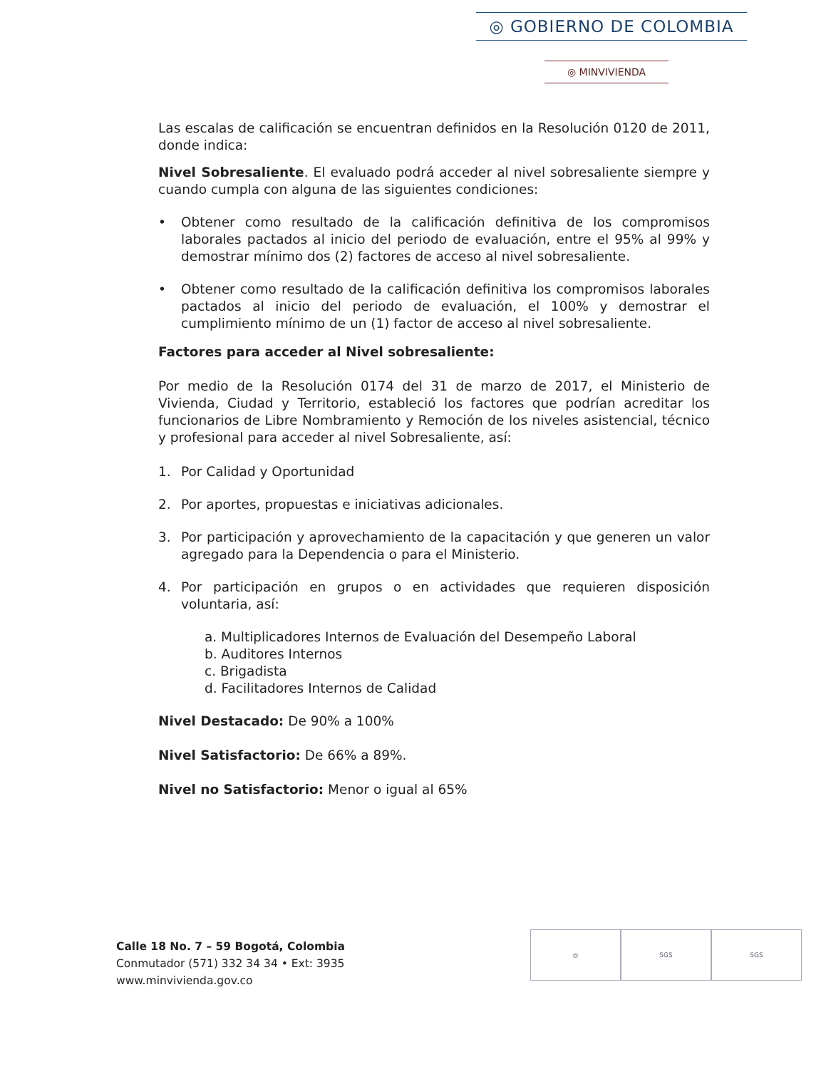◎ GOBIERNO DE COLOMBIA
◎ MINVIVIENDA
Las escalas de calificación se encuentran definidos en la Resolución 0120 de 2011, donde indica:
Nivel Sobresaliente. El evaluado podrá acceder al nivel sobresaliente siempre y cuando cumpla con alguna de las siguientes condiciones:
• Obtener como resultado de la calificación definitiva de los compromisos laborales pactados al inicio del periodo de evaluación, entre el 95% al 99% y demostrar mínimo dos (2) factores de acceso al nivel sobresaliente.
• Obtener como resultado de la calificación definitiva los compromisos laborales pactados al inicio del periodo de evaluación, el 100% y demostrar el cumplimiento mínimo de un (1) factor de acceso al nivel sobresaliente.
Factores para acceder al Nivel sobresaliente:
Por medio de la Resolución 0174 del 31 de marzo de 2017, el Ministerio de Vivienda, Ciudad y Territorio, estableció los factores que podrían acreditar los funcionarios de Libre Nombramiento y Remoción de los niveles asistencial, técnico y profesional para acceder al nivel Sobresaliente, así:
1. Por Calidad y Oportunidad
2. Por aportes, propuestas e iniciativas adicionales.
3. Por participación y aprovechamiento de la capacitación y que generen un valor agregado para la Dependencia o para el Ministerio.
4. Por participación en grupos o en actividades que requieren disposición voluntaria, así:
a. Multiplicadores Internos de Evaluación del Desempeño Laboral
b. Auditores Internos
c. Brigadista
d. Facilitadores Internos de Calidad
Nivel Destacado: De 90% a 100%
Nivel Satisfactorio: De 66% a 89%.
Nivel no Satisfactorio: Menor o igual al 65%
Calle 18 No. 7 – 59 Bogotá, Colombia
Conmutador (571) 332 34 34 • Ext: 3935
www.minvivienda.gov.co
◎ SGS SGS